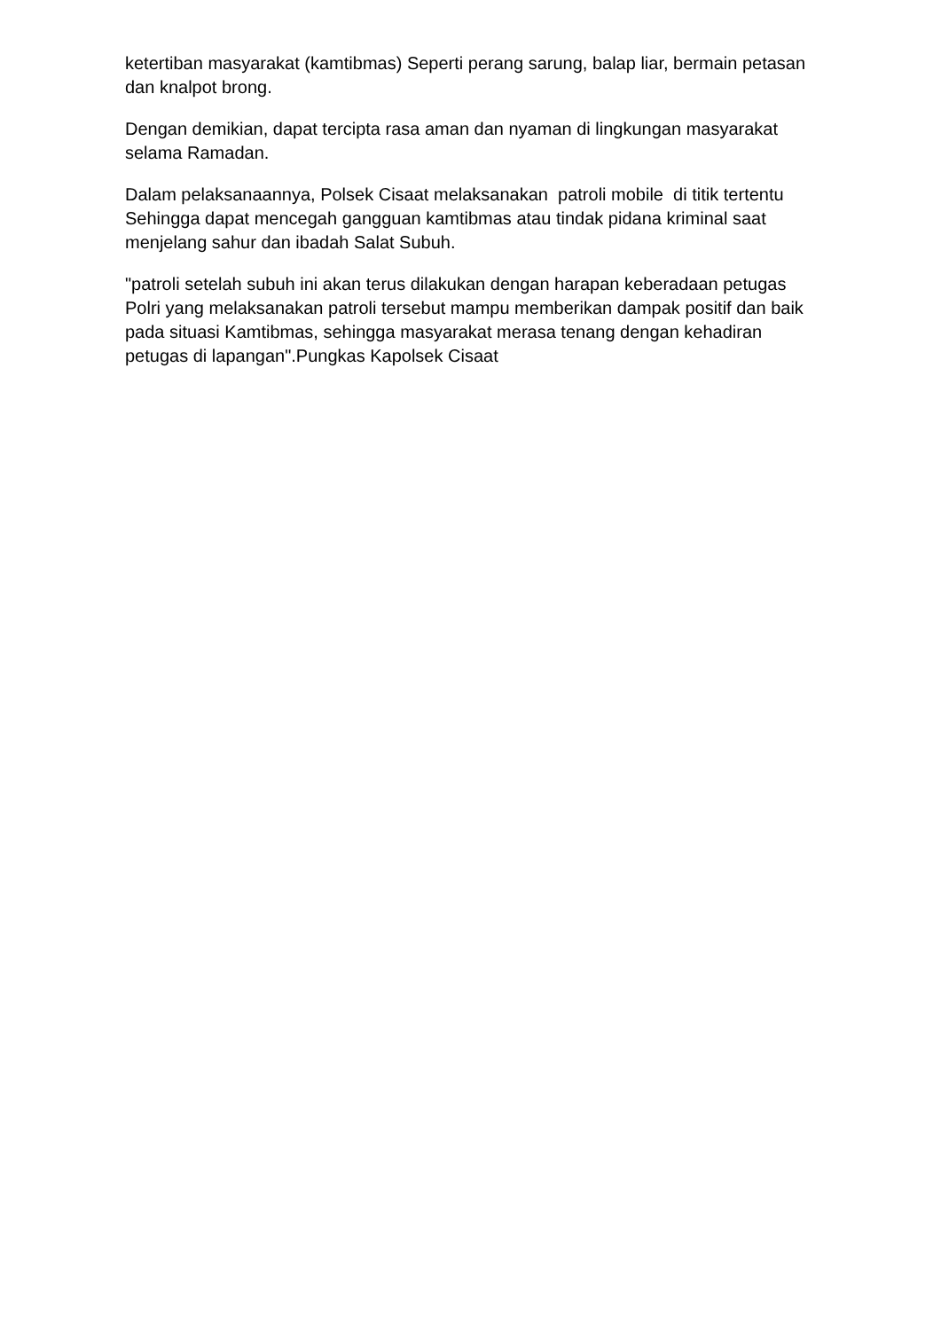ketertiban masyarakat (kamtibmas) Seperti perang sarung, balap liar, bermain petasan dan knalpot brong.
Dengan demikian, dapat tercipta rasa aman dan nyaman di lingkungan masyarakat selama Ramadan.
Dalam pelaksanaannya, Polsek Cisaat melaksanakan patroli mobile di titik tertentu Sehingga dapat mencegah gangguan kamtibmas atau tindak pidana kriminal saat menjelang sahur dan ibadah Salat Subuh.
"patroli setelah subuh ini akan terus dilakukan dengan harapan keberadaan petugas Polri yang melaksanakan patroli tersebut mampu memberikan dampak positif dan baik pada situasi Kamtibmas, sehingga masyarakat merasa tenang dengan kehadiran petugas di lapangan".Pungkas Kapolsek Cisaat